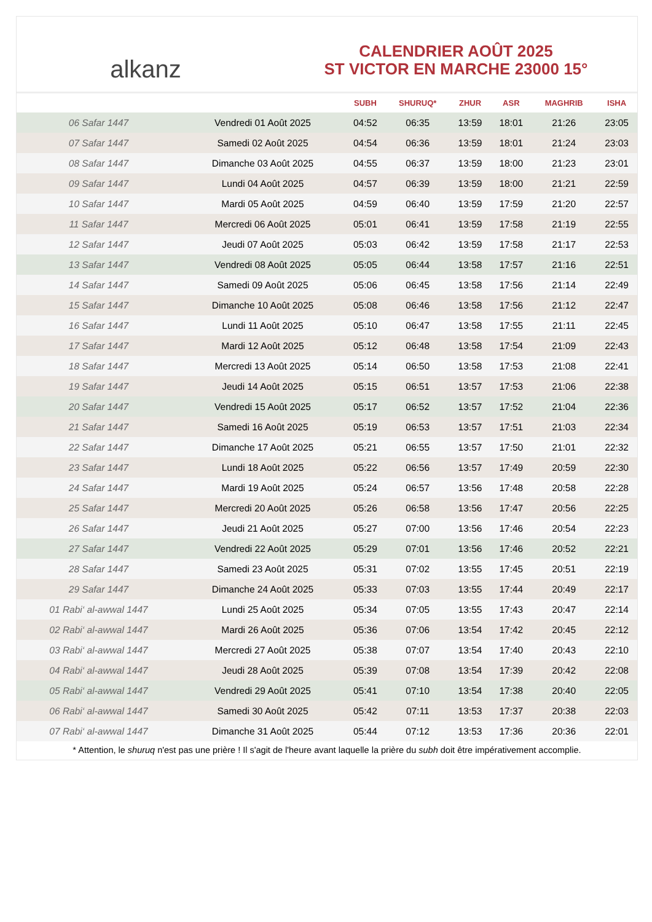alkanz
CALENDRIER AOÛT 2025
ST VICTOR EN MARCHE 23000 15°
| | | SUBH | SHURUQ* | ZHUR | ASR | MAGHRIB | ISHA |
| --- | --- | --- | --- | --- | --- | --- | --- |
| 06 Safar 1447 | Vendredi 01 Août 2025 | 04:52 | 06:35 | 13:59 | 18:01 | 21:26 | 23:05 |
| 07 Safar 1447 | Samedi 02 Août 2025 | 04:54 | 06:36 | 13:59 | 18:01 | 21:24 | 23:03 |
| 08 Safar 1447 | Dimanche 03 Août 2025 | 04:55 | 06:37 | 13:59 | 18:00 | 21:23 | 23:01 |
| 09 Safar 1447 | Lundi 04 Août 2025 | 04:57 | 06:39 | 13:59 | 18:00 | 21:21 | 22:59 |
| 10 Safar 1447 | Mardi 05 Août 2025 | 04:59 | 06:40 | 13:59 | 17:59 | 21:20 | 22:57 |
| 11 Safar 1447 | Mercredi 06 Août 2025 | 05:01 | 06:41 | 13:59 | 17:58 | 21:19 | 22:55 |
| 12 Safar 1447 | Jeudi 07 Août 2025 | 05:03 | 06:42 | 13:59 | 17:58 | 21:17 | 22:53 |
| 13 Safar 1447 | Vendredi 08 Août 2025 | 05:05 | 06:44 | 13:58 | 17:57 | 21:16 | 22:51 |
| 14 Safar 1447 | Samedi 09 Août 2025 | 05:06 | 06:45 | 13:58 | 17:56 | 21:14 | 22:49 |
| 15 Safar 1447 | Dimanche 10 Août 2025 | 05:08 | 06:46 | 13:58 | 17:56 | 21:12 | 22:47 |
| 16 Safar 1447 | Lundi 11 Août 2025 | 05:10 | 06:47 | 13:58 | 17:55 | 21:11 | 22:45 |
| 17 Safar 1447 | Mardi 12 Août 2025 | 05:12 | 06:48 | 13:58 | 17:54 | 21:09 | 22:43 |
| 18 Safar 1447 | Mercredi 13 Août 2025 | 05:14 | 06:50 | 13:58 | 17:53 | 21:08 | 22:41 |
| 19 Safar 1447 | Jeudi 14 Août 2025 | 05:15 | 06:51 | 13:57 | 17:53 | 21:06 | 22:38 |
| 20 Safar 1447 | Vendredi 15 Août 2025 | 05:17 | 06:52 | 13:57 | 17:52 | 21:04 | 22:36 |
| 21 Safar 1447 | Samedi 16 Août 2025 | 05:19 | 06:53 | 13:57 | 17:51 | 21:03 | 22:34 |
| 22 Safar 1447 | Dimanche 17 Août 2025 | 05:21 | 06:55 | 13:57 | 17:50 | 21:01 | 22:32 |
| 23 Safar 1447 | Lundi 18 Août 2025 | 05:22 | 06:56 | 13:57 | 17:49 | 20:59 | 22:30 |
| 24 Safar 1447 | Mardi 19 Août 2025 | 05:24 | 06:57 | 13:56 | 17:48 | 20:58 | 22:28 |
| 25 Safar 1447 | Mercredi 20 Août 2025 | 05:26 | 06:58 | 13:56 | 17:47 | 20:56 | 22:25 |
| 26 Safar 1447 | Jeudi 21 Août 2025 | 05:27 | 07:00 | 13:56 | 17:46 | 20:54 | 22:23 |
| 27 Safar 1447 | Vendredi 22 Août 2025 | 05:29 | 07:01 | 13:56 | 17:46 | 20:52 | 22:21 |
| 28 Safar 1447 | Samedi 23 Août 2025 | 05:31 | 07:02 | 13:55 | 17:45 | 20:51 | 22:19 |
| 29 Safar 1447 | Dimanche 24 Août 2025 | 05:33 | 07:03 | 13:55 | 17:44 | 20:49 | 22:17 |
| 01 Rabi‘ al-awwal 1447 | Lundi 25 Août 2025 | 05:34 | 07:05 | 13:55 | 17:43 | 20:47 | 22:14 |
| 02 Rabi‘ al-awwal 1447 | Mardi 26 Août 2025 | 05:36 | 07:06 | 13:54 | 17:42 | 20:45 | 22:12 |
| 03 Rabi‘ al-awwal 1447 | Mercredi 27 Août 2025 | 05:38 | 07:07 | 13:54 | 17:40 | 20:43 | 22:10 |
| 04 Rabi‘ al-awwal 1447 | Jeudi 28 Août 2025 | 05:39 | 07:08 | 13:54 | 17:39 | 20:42 | 22:08 |
| 05 Rabi‘ al-awwal 1447 | Vendredi 29 Août 2025 | 05:41 | 07:10 | 13:54 | 17:38 | 20:40 | 22:05 |
| 06 Rabi‘ al-awwal 1447 | Samedi 30 Août 2025 | 05:42 | 07:11 | 13:53 | 17:37 | 20:38 | 22:03 |
| 07 Rabi‘ al-awwal 1447 | Dimanche 31 Août 2025 | 05:44 | 07:12 | 13:53 | 17:36 | 20:36 | 22:01 |
* Attention, le shuruq n'est pas une prière ! Il s'agit de l'heure avant laquelle la prière du subh doit être impérativement accomplie.